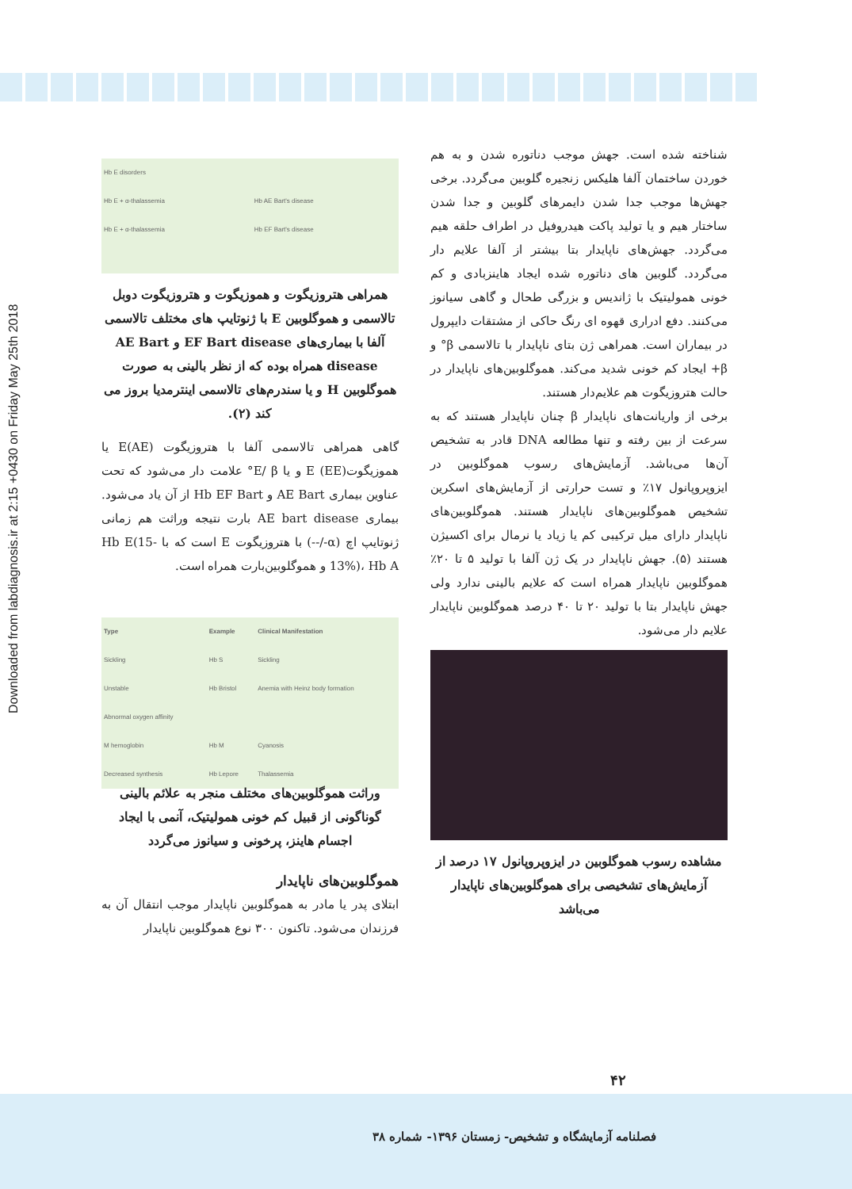Downloaded from labdiagnosis.ir at 2:15 +0430 on Friday May 25th 2018
| Hb E disorders | |
| Hb E + α-thalassemia | Hb AE Bart's disease |
| Hb E + α-thalassemia | Hb EF Bart's disease |
همراهی هتروزیگوت و هموزیگوت و هتروزیگوت دوبل تالاسمی و هموگلوبین E با ژنوتایپ های مختلف تالاسمی آلفا با بیماری‌های EF Bart disease و AE Bart disease همراه بوده که از نظر بالینی به صورت هموگلوبین H و یا سندرم‌های تالاسمی اینترمدیا بروز می کند (۲).
گاهی همراهی تالاسمی آلفا با هتروزیگوت (AE)E یا هموزیگوتE (EE) و یا E/ β° علامت دار می‌شود که تحت عناوین بیماری AE Bart و Hb EF Bart از آن یاد می‌شود. بیماری AE bart disease بارت نتیجه وراثت هم زمانی ژنوتایپ اچ (α-/--) با هتروزیگوت E است که با Hb E(15-13%)، Hb A و هموگلوبین‌بارت همراه است.
| Type | Example | Clinical Manifestation |
| --- | --- | --- |
| Sickling | Hb S | Sickling |
| Unstable | Hb Bristol | Anemia with Heinz body formation |
| Abnormal oxygen affinity | | |
| M hemoglobin | Hb M | Cyanosis |
| Decreased synthesis | Hb Lepore | Thalassemia |
وراثت هموگلوبین‌های مختلف منجر به علائم بالینی گوناگونی از قبیل کم خونی همولیتیک، آنمی با ایجاد اجسام هاینز، پرخونی و سیانوز می‌گردد
هموگلوبین‌های ناپایدار
ابتلای پدر یا مادر به هموگلوبین ناپایدار موجب انتقال آن به فرزندان می‌شود. تاکنون ۳۰۰ نوع هموگلوبین ناپایدار
شناخته شده است. جهش موجب دناتوره شدن و به هم خوردن ساختمان آلفا هلیکس زنجیره گلوبین می‌گردد. برخی جهش‌ها موجب جدا شدن دایمرهای گلوبین و جدا شدن ساختار هیم و یا تولید پاکت هیدروفیل در اطراف حلقه هیم می‌گردد. جهش‌های ناپایدار بتا بیشتر از آلفا علایم دار می‌گردد. گلوبین های دناتوره شده ایجاد هاینزبادی و کم خونی همولیتیک با ژاندیس و بزرگی طحال و گاهی سیانوز می‌کنند. دفع ادراری قهوه ای رنگ حاکی از مشتقات دایپرول در بیماران است. همراهی ژن بتای ناپایدار با تالاسمی β° و β+ ایجاد کم خونی شدید می‌کند. هموگلوبین‌های ناپایدار در حالت هتروزیگوت هم علایم‌دار هستند.
برخی از واریانت‌های ناپایدار β چنان ناپایدار هستند که به سرعت از بین رفته و تنها مطالعه DNA قادر به تشخیص آن‌ها می‌باشد. آزمایش‌های رسوب هموگلوبین در ایزوپروپانول ۱۷٪ و تست حرارتی از آزمایش‌های اسکرین تشخیص هموگلوبین‌های ناپایدار هستند. هموگلوبین‌های ناپایدار دارای میل ترکیبی کم یا زیاد یا نرمال برای اکسیژن هستند (۵). جهش ناپایدار در یک ژن آلفا با تولید ۵ تا ۲۰٪ هموگلوبین ناپایدار همراه است که علایم بالینی ندارد ولی جهش ناپایدار بتا با تولید ۲۰ تا ۴۰ درصد هموگلوبین ناپایدار علایم دار می‌شود.
مشاهده رسوب هموگلوبین در ایزوپروپانول ۱۷ درصد از آزمایش‌های تشخیصی برای هموگلوبین‌های ناپایدار می‌باشد
۴۲
فصلنامه آزمایشگاه و تشخیص- زمستان ۱۳۹۶- شماره ۳۸